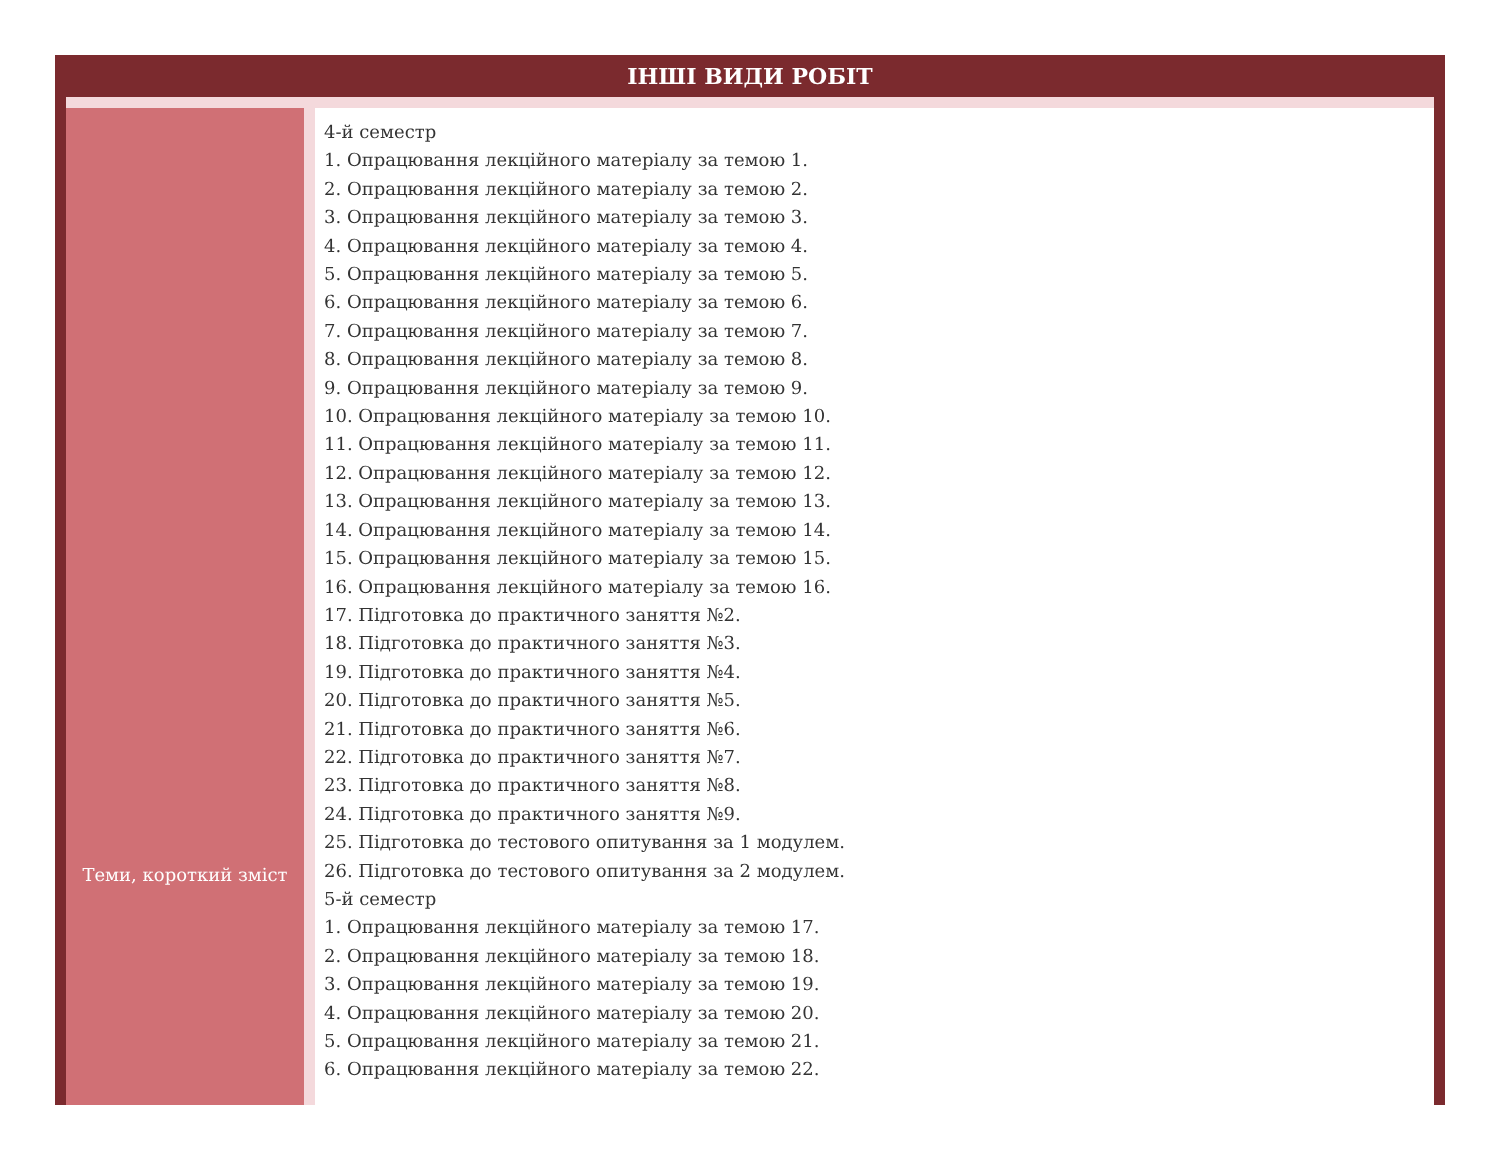ІНШІ ВИДИ РОБІТ
| Теми, короткий зміст | 4-й семестр 1. Опрацювання лекційного матеріалу за темою 1. 2. Опрацювання лекційного матеріалу за темою 2. 3. Опрацювання лекційного матеріалу за темою 3. 4. Опрацювання лекційного матеріалу за темою 4. 5. Опрацювання лекційного матеріалу за темою 5. 6. Опрацювання лекційного матеріалу за темою 6. 7. Опрацювання лекційного матеріалу за темою 7. 8. Опрацювання лекційного матеріалу за темою 8. 9. Опрацювання лекційного матеріалу за темою 9. 10. Опрацювання лекційного матеріалу за темою 10. 11. Опрацювання лекційного матеріалу за темою 11. 12. Опрацювання лекційного матеріалу за темою 12. 13. Опрацювання лекційного матеріалу за темою 13. 14. Опрацювання лекційного матеріалу за темою 14. 15. Опрацювання лекційного матеріалу за темою 15. 16. Опрацювання лекційного матеріалу за темою 16. 17. Підготовка до практичного заняття №2. 18. Підготовка до практичного заняття №3. 19. Підготовка до практичного заняття №4. 20. Підготовка до практичного заняття №5. 21. Підготовка до практичного заняття №6. 22. Підготовка до практичного заняття №7. 23. Підготовка до практичного заняття №8. 24. Підготовка до практичного заняття №9. 25. Підготовка до тестового опитування за 1 модулем. 26. Підготовка до тестового опитування за 2 модулем. 5-й семестр 1. Опрацювання лекційного матеріалу за темою 17. 2. Опрацювання лекційного матеріалу за темою 18. 3. Опрацювання лекційного матеріалу за темою 19. 4. Опрацювання лекційного матеріалу за темою 20. 5. Опрацювання лекційного матеріалу за темою 21. 6. Опрацювання лекційного матеріалу за темою 22. |